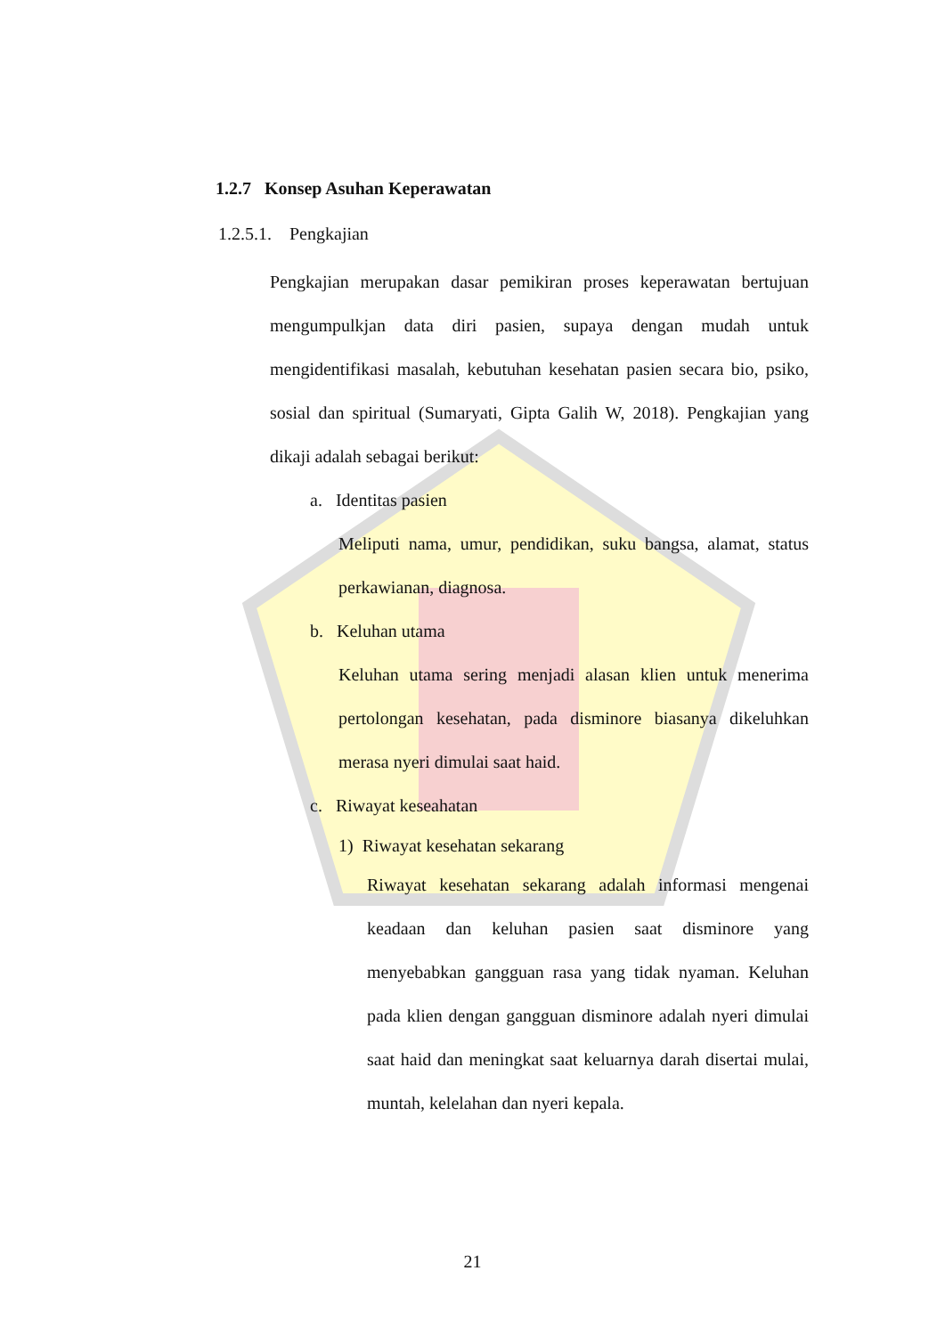1.2.7 Konsep Asuhan Keperawatan
1.2.5.1. Pengkajian
Pengkajian merupakan dasar pemikiran proses keperawatan bertujuan mengumpulkjan data diri pasien, supaya dengan mudah untuk mengidentifikasi masalah, kebutuhan kesehatan pasien secara bio, psiko, sosial dan spiritual (Sumaryati, Gipta Galih W, 2018). Pengkajian yang dikaji adalah sebagai berikut:
a. Identitas pasien
Meliputi nama, umur, pendidikan, suku bangsa, alamat, status perkawianan, diagnosa.
b. Keluhan utama
Keluhan utama sering menjadi alasan klien untuk menerima pertolongan kesehatan, pada disminore biasanya dikeluhkan merasa nyeri dimulai saat haid.
c. Riwayat keseahatan
1) Riwayat kesehatan sekarang
Riwayat kesehatan sekarang adalah informasi mengenai keadaan dan keluhan pasien saat disminore yang menyebabkan gangguan rasa yang tidak nyaman. Keluhan pada klien dengan gangguan disminore adalah nyeri dimulai saat haid dan meningkat saat keluarnya darah disertai mulai, muntah, kelelahan dan nyeri kepala.
21